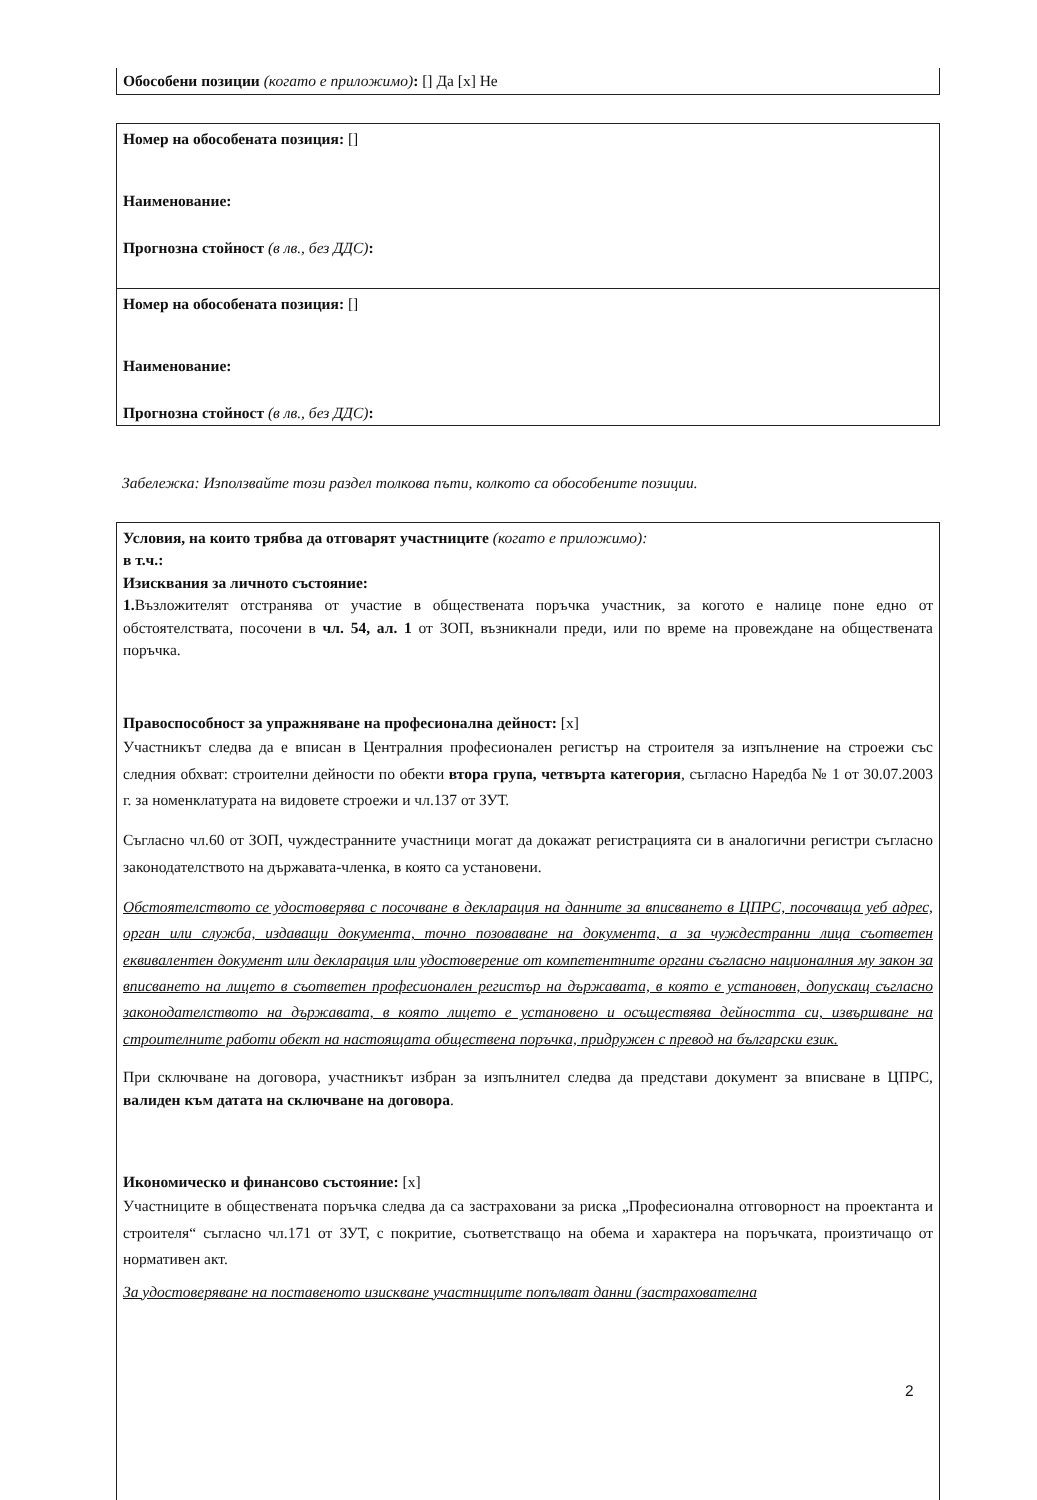Обособени позиции (когато е приложимо): [] Да [x] Не
Номер на обособената позиция: []
Наименование:
Прогнозна стойност (в лв., без ДДС):
Номер на обособената позиция: []
Наименование:
Прогнозна стойност (в лв., без ДДС):
Забележка: Използвайте този раздел толкова пъти, колкото са обособените позиции.
Условия, на които трябва да отговарят участниците (когато е приложимо):
в т.ч.:
Изисквания за личното състояние:
1. Възложителят отстранява от участие в обществената поръчка участник, за когото е налице поне едно от обстоятелствата, посочени в чл. 54, ал. 1 от ЗОП, възникнали преди, или по време на провеждане на обществената поръчка.
Правоспособност за упражняване на професионална дейност: [x]
Участникът следва да е вписан в Централния професионален регистър на строителя за изпълнение на строежи със следния обхват: строителни дейности по обекти втора група, четвърта категория, съгласно Наредба № 1 от 30.07.2003 г. за номенклатурата на видовете строежи и чл.137 от ЗУТ.
Съгласно чл.60 от ЗОП, чуждестранните участници могат да докажат регистрацията си в аналогични регистри съгласно законодателството на държавата-членка, в която са установени.
Обстоятелството се удостоверява с посочване в декларация на данните за вписването в ЦПРС, посочваща уеб адрес, орган или служба, издаващи документа, точно позоваване на документа, а за чуждестранни лица съответен еквивалентен документ или декларация или удостоверение от компетентните органи съгласно националния му закон за вписването на лицето в съответен професионален регистър на държавата, в която е установен, допускащ съгласно законодателството на държавата, в която лицето е установено и осъществява дейността си, извършване на строителните работи обект на настоящата обществена поръчка, придружен с превод на български език.
При сключване на договора, участникът избран за изпълнител следва да представи документ за вписване в ЦПРС, валиден към датата на сключване на договора.
Икономическо и финансово състояние: [x]
Участниците в обществената поръчка следва да са застраховани за риска „Професионална отговорност на проектанта и строителя“ съгласно чл.171 от ЗУТ, с покритие, съответстващо на обема и характера на поръчката, произтичащо от нормативен акт.
За удостоверяване на поставеното изискване участниците попълват данни (застрахователна
2